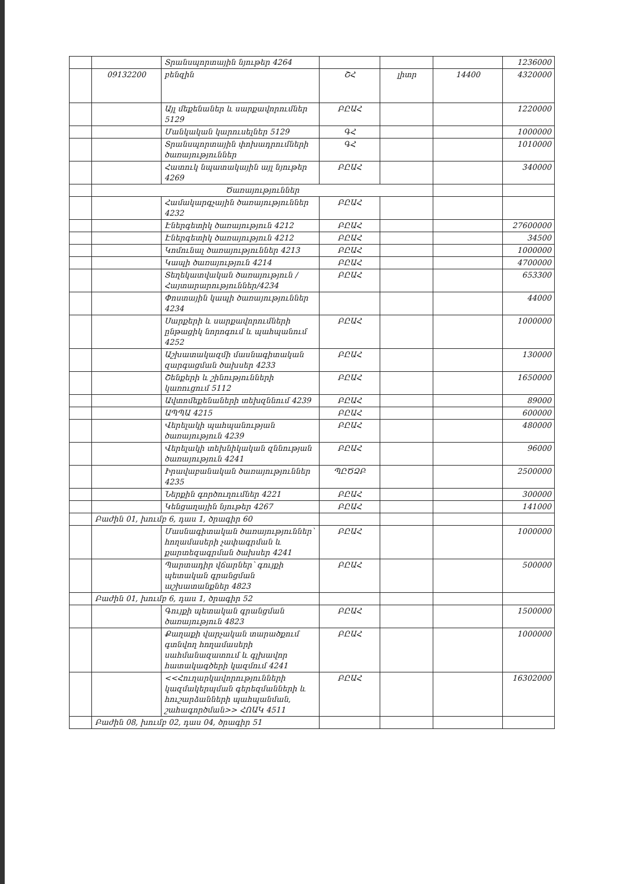| | | Տրանսպորտային նյութեր 4264 | | | | 1236000 |
| | 09132200 | բենզին | ՇՀ | լիտր | 14400 | 4320000 |
| | | Այլ մեքենաներ և սարքավորումներ 5129 | ԲԸԱՀ | | | 1220000 |
| | | Մանկական կարուսելներ 5129 | ԳՀ | | | 1000000 |
| | | Տրանսպորտային փոխադրումների ծառայություններ | ԳՀ | | | 1010000 |
| | | Հատուկ նպատակային այլ նյութեր 4269 | ԲԸԱՀ | | | 340000 |
| | Ծառայություններ | | | | | |
| | | Համակարգչային ծառայություններ 4232 | ԲԸԱՀ | | | |
| | | Էներգետիկ ծառայություն 4212 | ԲԸԱՀ | | | 27600000 |
| | | Էներգետիկ ծառայություն 4212 | ԲԸԱՀ | | | 34500 |
| | | Կոմունալ ծառայություններ 4213 | ԲԸԱՀ | | | 1000000 |
| | | Կապի ծառայություն 4214 | ԲԸԱՀ | | | 4700000 |
| | | Տեղեկատվական ծառայություն /Հայտարարություններ/4234 | ԲԸԱՀ | | | 653300 |
| | | Փոստային կապի ծառայություններ 4234 | | | | 44000 |
| | | Սարքերի և սարքավորումների ընթացիկ նորոգում և պահպանում 4252 | ԲԸԱՀ | | | 1000000 |
| | | Աշխատակազմի մասնագիտական զարգացման ծախսեր 4233 | ԲԸԱՀ | | | 130000 |
| | | Շենքերի և շինությունների կառուցում 5112 | ԲԸԱՀ | | | 1650000 |
| | | Ավտոմեքենաների տեխզննում 4239 | ԲԸԱՀ | | | 89000 |
| | | ԱՊՊԱ 4215 | ԲԸԱՀ | | | 600000 |
| | | Վերելակի պահպանության ծառայություն 4239 | ԲԸԱՀ | | | 480000 |
| | | Վերելակի տեխնիկական զննության ծառայություն 4241 | ԲԸԱՀ | | | 96000 |
| | | Իրավաբանական ծառայություններ 4235 | ՊԸԾՁԲ | | | 2500000 |
| | | Ներքին գործուղումներ 4221 | ԲԸԱՀ | | | 300000 |
| | | Կենցաղային նյութեր 4267 | ԲԸԱՀ | | | 141000 |
| | Բաժին 01, խումբ 6, դաս 1, ծրագիր 60 | | | | | |
| | | Մասնագիտական ծառայություններ՝ հողամասերի չափագրման և քարտեզագրման ծախսեր 4241 | ԲԸԱՀ | | | 1000000 |
| | | Պարտադիր վճարներ՝ գույքի պետական գրանցման աշխատանքներ 4823 | ԲԸԱՀ | | | 500000 |
| | Բաժին 01, խումբ 6, դաս 1, ծրագիր 52 | | | | | |
| | | Գույքի պետական գրանցման ծառայություն 4823 | ԲԸԱՀ | | | 1500000 |
| | | Քաղաքի վարչական տարածքում գտնվող հողամասերի սահմանազատում և գլխավոր հատակագծերի կազմում 4241 | ԲԸԱՀ | | | 1000000 |
| | | <<Հուղարկավորությունների կազմակերպման գերեզմանների և հուշարձանների պահպանման, շահագործման>> ՀՈԱԿ 4511 | ԲԸԱՀ | | | 16302000 |
| | Բաժին 08, խումբ 02, դաս 04, ծրագիր 51 | | | | | |